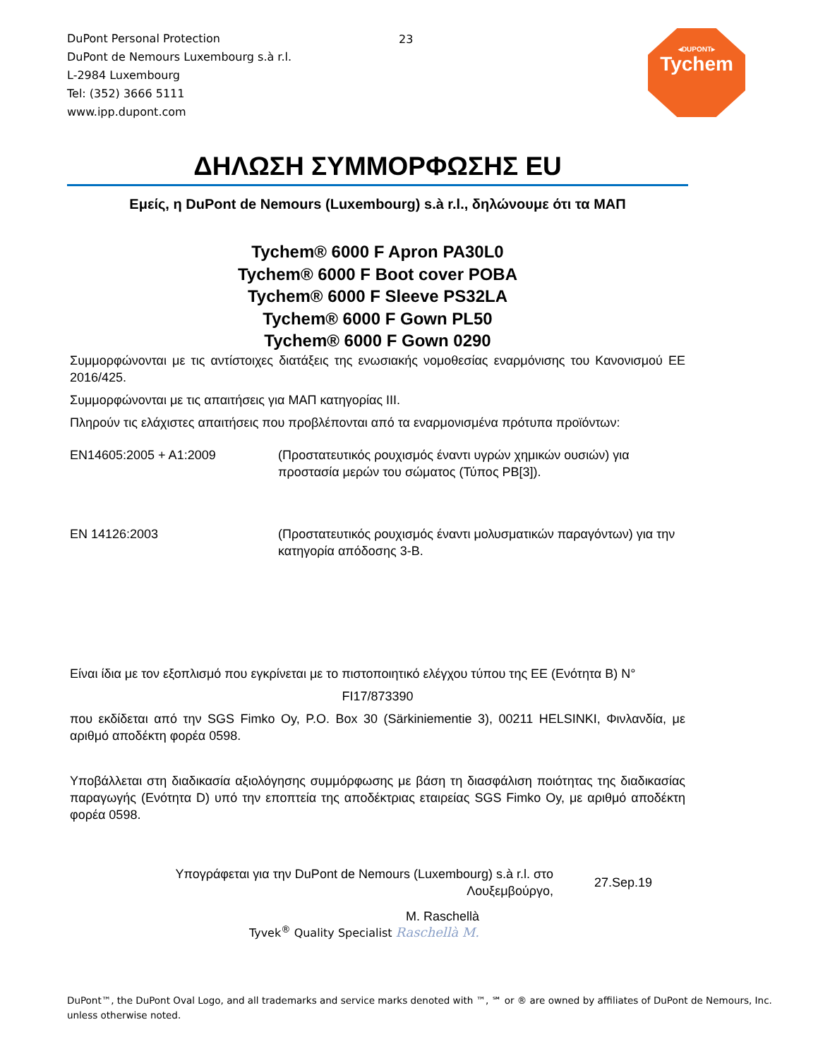DuPont Personal Protection
DuPont de Nemours Luxembourg s.à r.l.
L-2984 Luxembourg
Tel: (352) 3666 5111
www.ipp.dupont.com
23
◂DUPONT▸
Tychem
ΔΗΛΩΣΗ ΣΥΜΜΟΡΦΩΣΗΣ EU
Εμείς, η DuPont de Nemours (Luxembourg) s.à r.l., δηλώνουμε ότι τα ΜΑΠ
Tychem® 6000 F Apron PA30L0
Tychem® 6000 F Boot cover POBA
Tychem® 6000 F Sleeve PS32LA
Tychem® 6000 F Gown PL50
Tychem® 6000 F Gown 0290
Συμμορφώνονται με τις αντίστοιχες διατάξεις της ενωσιακής νομοθεσίας εναρμόνισης του Κανονισμού ΕΕ 2016/425.
Συμμορφώνονται με τις απαιτήσεις για ΜΑΠ κατηγορίας III.
Πληρούν τις ελάχιστες απαιτήσεις που προβλέπονται από τα εναρμονισμένα πρότυπα προϊόντων:
EN14605:2005 + A1:2009 (Προστατευτικός ρουχισμός έναντι υγρών χημικών ουσιών) για προστασία μερών του σώματος (Τύπος PB[3]).
EN 14126:2003 (Προστατευτικός ρουχισμός έναντι μολυσματικών παραγόντων) για την κατηγορία απόδοσης 3-B.
Είναι ίδια με τον εξοπλισμό που εγκρίνεται με το πιστοποιητικό ελέγχου τύπου της ΕΕ (Ενότητα B) N°
FI17/873390
που εκδίδεται από την SGS Fimko Oy, P.O. Box 30 (Särkiniementie 3), 00211 HELSINKI, Φινλανδία, με αριθμό αποδέκτη φορέα 0598.
Υποβάλλεται στη διαδικασία αξιολόγησης συμμόρφωσης με βάση τη διασφάλιση ποιότητας της διαδικασίας παραγωγής (Ενότητα D) υπό την εποπτεία της αποδέκτριας εταιρείας SGS Fimko Oy, με αριθμό αποδέκτη φορέα 0598.
Υπογράφεται για την DuPont de Nemours (Luxembourg) s.à r.l. στο
Λουξεμβούργο,
27.Sep.19
M. Raschellà
Tyvek<sup>®</sup> Quality Specialist Raschellà M.
DuPont™, the DuPont Oval Logo, and all trademarks and service marks denoted with ™, ℠ or ® are owned by affiliates of DuPont de Nemours, Inc.
unless otherwise noted.